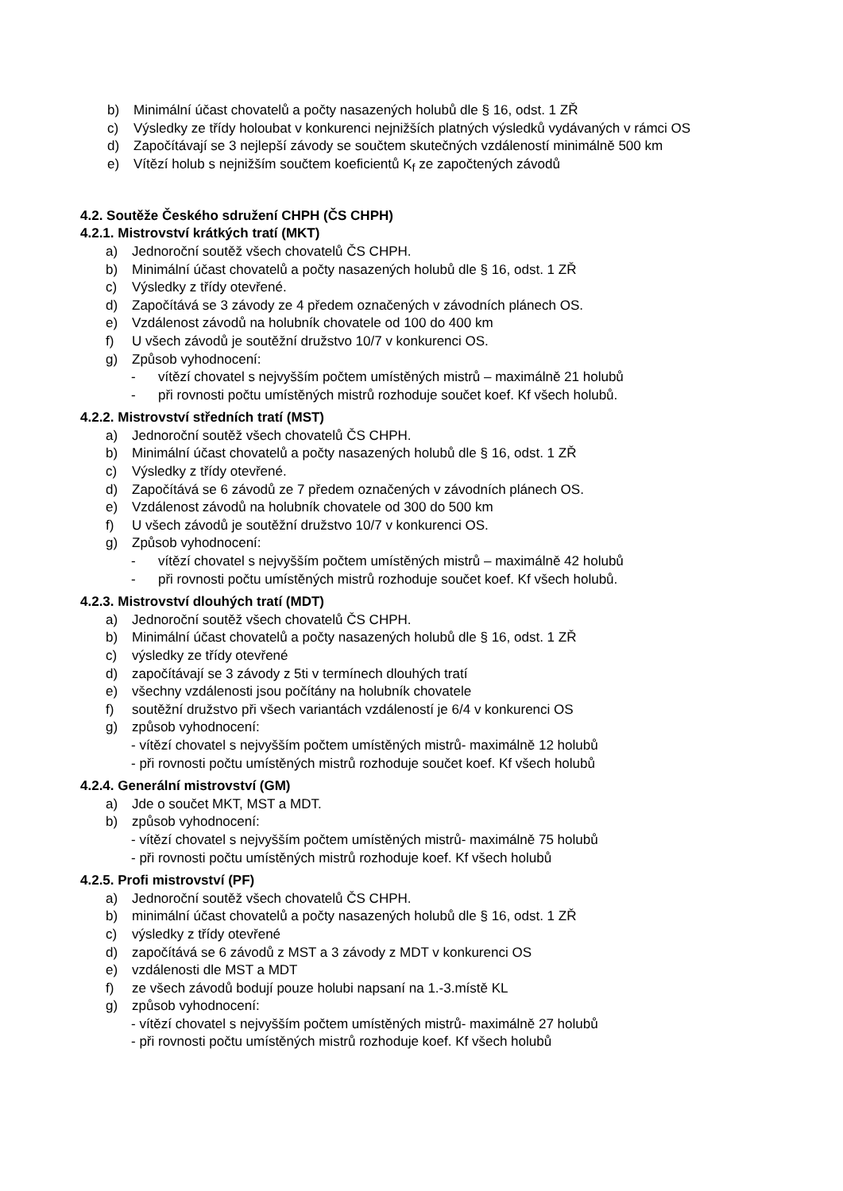b) Minimální účast chovatelů a počty nasazených holubů dle § 16, odst. 1 ZŘ
c) Výsledky ze třídy holoubat v konkurenci nejnižších platných výsledků vydávaných v rámci OS
d) Započítávají se 3 nejlepší závody se součtem skutečných vzdáleností minimálně 500 km
e) Vítězí holub s nejnižším součtem koeficientů K<sub>f</sub> ze započtených závodů
4.2. Soutěže Českého sdružení CHPH (ČS CHPH)
4.2.1. Mistrovství krátkých tratí (MKT)
a) Jednoroční soutěž všech chovatelů ČS CHPH.
b) Minimální účast chovatelů a počty nasazených holubů dle § 16, odst. 1 ZŘ
c) Výsledky z třídy otevřené.
d) Započítává se 3 závody ze 4 předem označených v závodních plánech OS.
e) Vzdálenost závodů na holubník chovatele od 100 do 400 km
f) U všech závodů je soutěžní družstvo 10/7 v konkurenci OS.
g) Způsob vyhodnocení:
- vítězí chovatel s nejvyšším počtem umístěných mistrů – maximálně 21 holubů
- při rovnosti počtu umístěných mistrů rozhoduje součet koef. Kf všech holubů.
4.2.2. Mistrovství středních tratí (MST)
a) Jednoroční soutěž všech chovatelů ČS CHPH.
b) Minimální účast chovatelů a počty nasazených holubů dle § 16, odst. 1 ZŘ
c) Výsledky z třídy otevřené.
d) Započítává se 6 závodů ze 7 předem označených v závodních plánech OS.
e) Vzdálenost závodů na holubník chovatele od 300 do 500 km
f) U všech závodů je soutěžní družstvo 10/7 v konkurenci OS.
g) Způsob vyhodnocení:
- vítězí chovatel s nejvyšším počtem umístěných mistrů – maximálně 42 holubů
- při rovnosti počtu umístěných mistrů rozhoduje součet koef. Kf všech holubů.
4.2.3. Mistrovství dlouhých tratí (MDT)
a) Jednoroční soutěž všech chovatelů ČS CHPH.
b) Minimální účast chovatelů a počty nasazených holubů dle § 16, odst. 1 ZŘ
c) výsledky ze třídy otevřené
d) započítávají se 3 závody z 5ti v termínech dlouhých tratí
e) všechny vzdálenosti jsou počítány na holubník chovatele
f) soutěžní družstvo při všech variantách vzdáleností je 6/4 v konkurenci OS
g) způsob vyhodnocení:
- vítězí chovatel s nejvyšším počtem umístěných mistrů- maximálně 12 holubů
- při rovnosti počtu umístěných mistrů rozhoduje součet koef. Kf všech holubů
4.2.4. Generální mistrovství (GM)
a) Jde o součet MKT, MST a MDT.
b) způsob vyhodnocení:
- vítězí chovatel s nejvyšším počtem umístěných mistrů- maximálně 75 holubů
- při rovnosti počtu umístěných mistrů rozhoduje koef. Kf všech holubů
4.2.5. Profi mistrovství (PF)
a) Jednoroční soutěž všech chovatelů ČS CHPH.
b) minimální účast chovatelů a počty nasazených holubů dle § 16, odst. 1 ZŘ
c) výsledky z třídy otevřené
d) započítává se 6 závodů z MST a 3 závody z MDT v konkurenci OS
e) vzdálenosti dle MST a MDT
f) ze všech závodů bodují pouze holubi napsaní na 1.-3.místě KL
g) způsob vyhodnocení:
- vítězí chovatel s nejvyšším počtem umístěných mistrů- maximálně 27 holubů
- při rovnosti počtu umístěných mistrů rozhoduje koef. Kf všech holubů